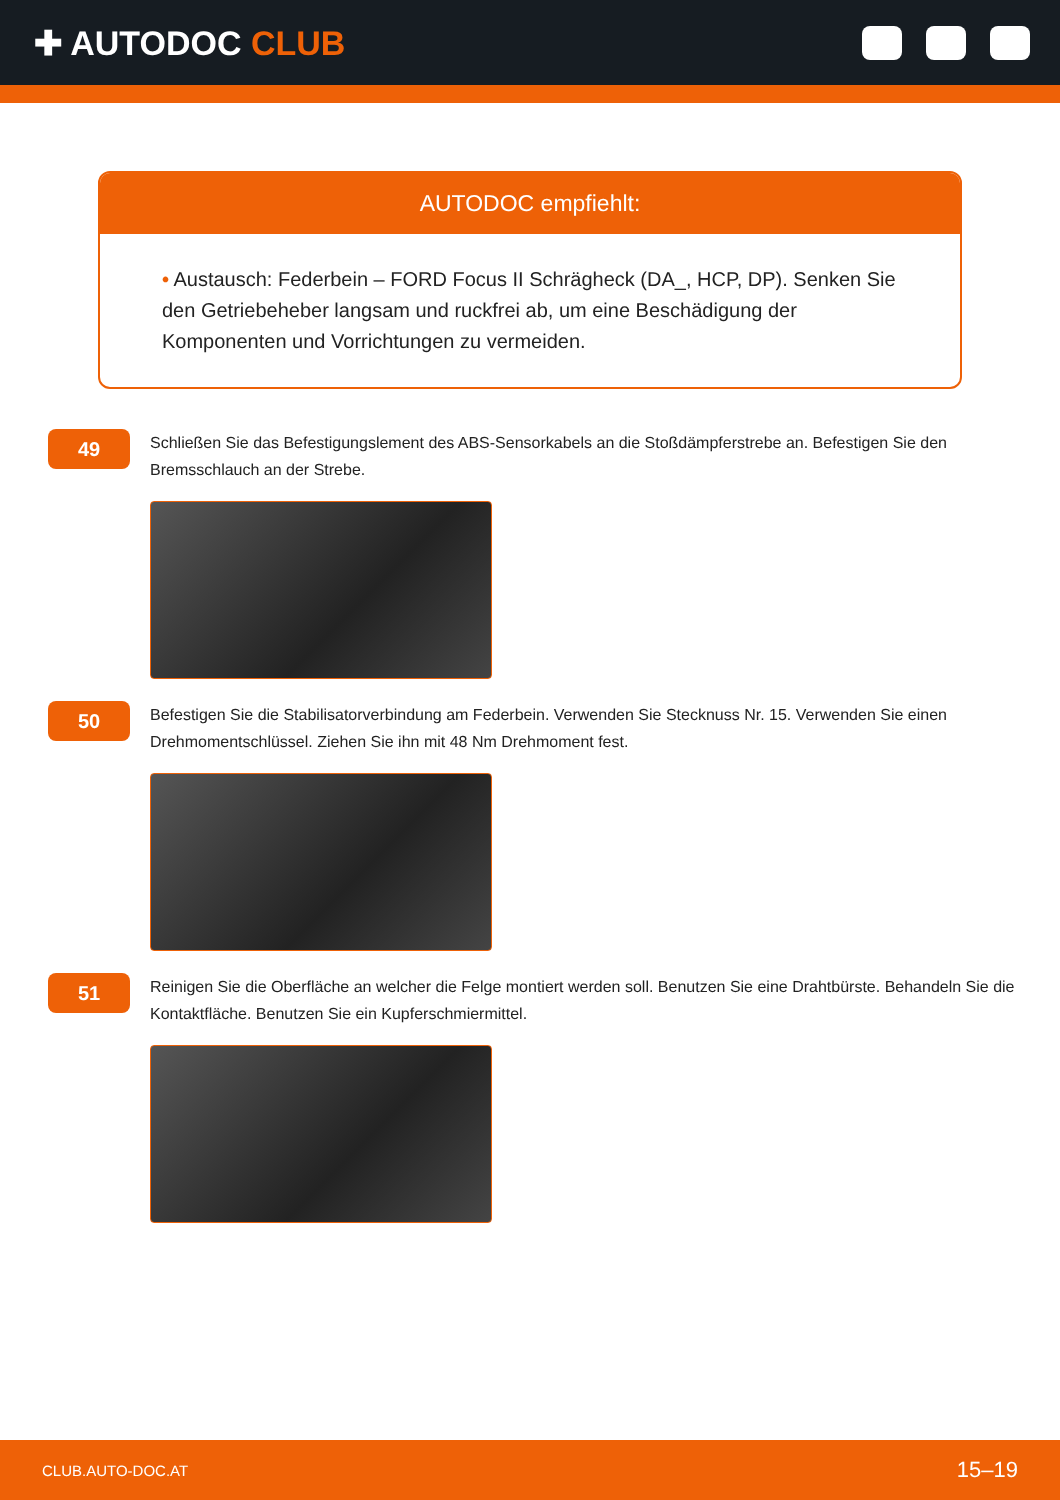✚ AUTODOC CLUB
AUTODOC empfiehlt:
• Austausch: Federbein – FORD Focus II Schrägheck (DA_, HCP, DP). Senken Sie den Getriebeheber langsam und ruckfrei ab, um eine Beschädigung der Komponenten und Vorrichtungen zu vermeiden.
49
Schließen Sie das Befestigungslement des ABS-Sensorkabels an die Stoßdämpferstrebe an. Befestigen Sie den Bremsschlauch an der Strebe.
50
Befestigen Sie die Stabilisatorverbindung am Federbein. Verwenden Sie Stecknuss Nr. 15. Verwenden Sie einen Drehmomentschlüssel. Ziehen Sie ihn mit 48 Nm Drehmoment fest.
51
Reinigen Sie die Oberfläche an welcher die Felge montiert werden soll. Benutzen Sie eine Drahtbürste. Behandeln Sie die Kontaktfläche. Benutzen Sie ein Kupferschmiermittel.
CLUB.AUTO-DOC.AT 15–19